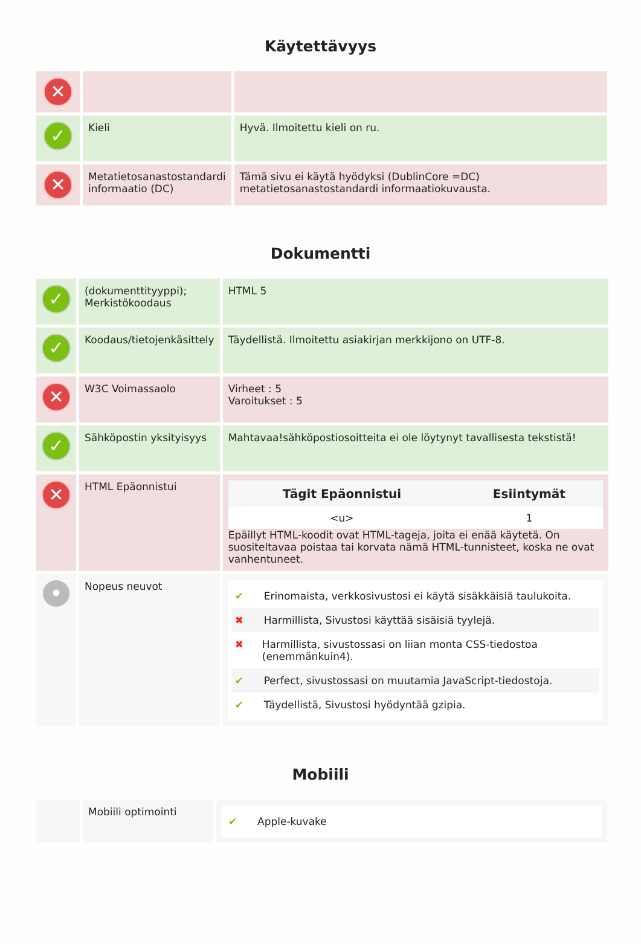Käytettävyys
| ✕ | | |
| ✓ | Kieli | Hyvä. Ilmoitettu kieli on ru. |
| ✕ | Metatietosanastostandardi informaatio (DC) | Tämä sivu ei käytä hyödyksi (DublinCore =DC) metatietosanastostandardi informaatiokuvausta. |
Dokumentti
| ✓ | (dokumenttityyppi); Merkistökoodaus | HTML 5 |
| ✓ | Koodaus/tietojenkäsittely | Täydellistä. Ilmoitettu asiakirjan merkkijono on UTF-8. |
| ✕ | W3C Voimassaolo | Virheet : 5 Varoitukset : 5 |
| ✓ | Sähköpostin yksityisyys | Mahtavaa!sähköpostiosoitteita ei ole löytynyt tavallisesta tekstistä! |
| ✕ | HTML Epäonnistui | / Tägit Epäonnistui / Esiintymät / / --- / --- / / <u> / 1 / Epäillyt HTML-koodit ovat HTML-tageja, joita ei enää käytetä. On suositeltavaa poistaa tai korvata nämä HTML-tunnisteet, koska ne ovat vanhentuneet. |
| • | Nopeus neuvot | ✔ Erinomaista, verkkosivustosi ei käytä sisäkkäisiä taulukoita. ✖ Harmillista, Sivustosi käyttää sisäisiä tyylejä. ✖ Harmillista, sivustossasi on liian monta CSS-tiedostoa (enemmänkuin4). ✔ Perfect, sivustossasi on muutamia JavaScript-tiedostoja. ✔ Täydellistä, Sivustosi hyödyntää gzipia. |
Mobiili
| | Mobiili optimointi | ✔ Apple-kuvake |